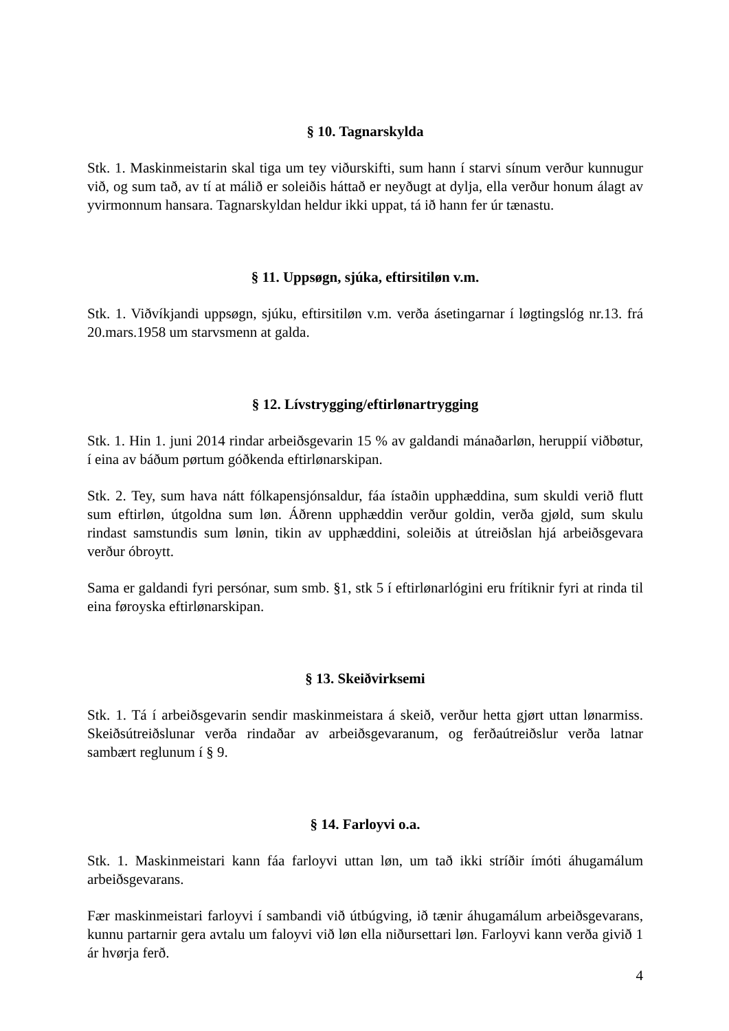§ 10. Tagnarskylda
Stk. 1. Maskinmeistarin skal tiga um tey viðurskifti, sum hann í starvi sínum verður kunnugur við, og sum tað, av tí at málið er soleiðis háttað er neyðugt at dylja, ella verður honum álagt av yvirmonnum hansara. Tagnarskyldan heldur ikki uppat, tá ið hann fer úr tænastu.
§ 11. Uppsøgn, sjúka, eftirsitiløn v.m.
Stk. 1. Viðvíkjandi uppsøgn, sjúku, eftirsitiløn v.m. verða ásetingarnar í løgtingslóg nr.13. frá 20.mars.1958 um starvsmenn at galda.
§ 12. Lívstrygging/eftirlønartrygging
Stk. 1. Hin 1. juni 2014 rindar arbeiðsgevarin 15 % av galdandi mánaðarløn, heruppií viðbøtur, í eina av báðum pørtum góðkenda eftirlønarskipan.
Stk. 2. Tey, sum hava nátt fólkapensjónsaldur, fáa ístaðin upphæddina, sum skuldi verið flutt sum eftirløn, útgoldna sum løn. Áðrenn upphæddin verður goldin, verða gjøld, sum skulu rindast samstundis sum lønin, tikin av upphæddini, soleiðis at útreiðslan hjá arbeiðsgevara verður óbroytt.
Sama er galdandi fyri persónar, sum smb. §1, stk 5 í eftirlønarlógini eru frítiknir fyri at rinda til eina føroyska eftirlønarskipan.
§ 13. Skeiðvirksemi
Stk. 1. Tá í arbeiðsgevarin sendir maskinmeistara á skeið, verður hetta gjørt uttan lønarmiss. Skeiðsútreiðslunar verða rindaðar av arbeiðsgevaranum, og ferðaútreiðslur verða latnar sambært reglunum í § 9.
§ 14. Farloyvi o.a.
Stk. 1. Maskinmeistari kann fáa farloyvi uttan løn, um tað ikki stríðir ímóti áhugamálum arbeiðsgevarans.
Fær maskinmeistari farloyvi í sambandi við útbúgving, ið tænir áhugamálum arbeiðsgevarans, kunnu partarnir gera avtalu um faloyvi við løn ella niðursettari løn. Farloyvi kann verða givið 1 ár hvørja ferð.
4